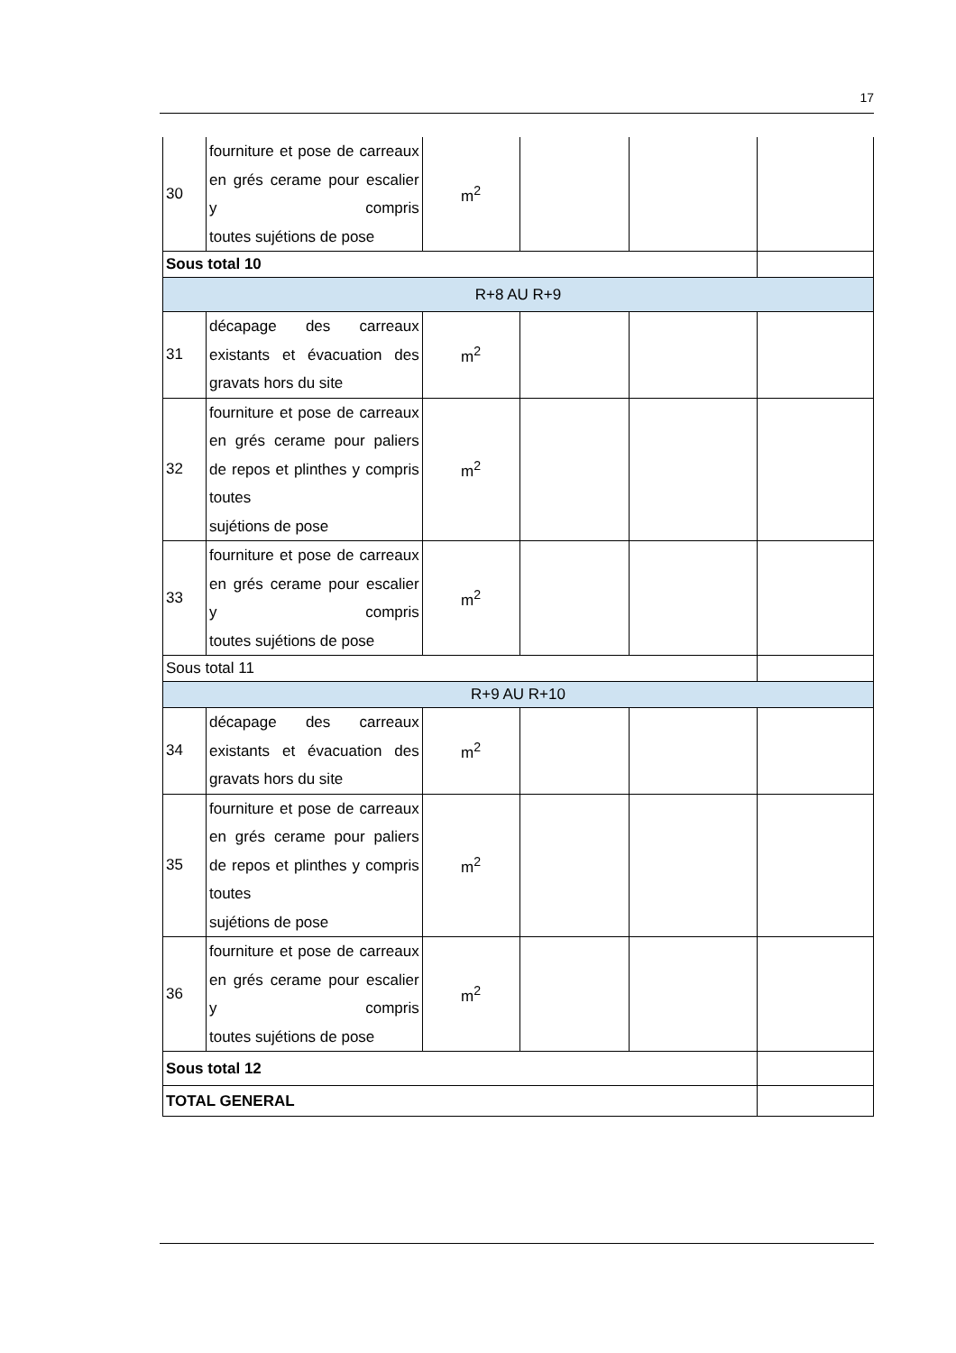17
| 30 | fourniture et pose de carreaux en grés cerame pour escalier y compris toutes sujétions de pose | m<sup>2</sup> | | | |
| Sous total 10 | | | | | |
| R+8 AU R+9 | | | | | |
| 31 | décapage des carreaux existants et évacuation des gravats hors du site | m<sup>2</sup> | | | |
| 32 | fourniture et pose de carreaux en grés cerame pour paliers de repos et plinthes y compris toutes sujétions de pose | m<sup>2</sup> | | | |
| 33 | fourniture et pose de carreaux en grés cerame pour escalier y compris toutes sujétions de pose | m<sup>2</sup> | | | |
| Sous total 11 | | | | | |
| R+9 AU R+10 | | | | | |
| 34 | décapage des carreaux existants et évacuation des gravats hors du site | m<sup>2</sup> | | | |
| 35 | fourniture et pose de carreaux en grés cerame pour paliers de repos et plinthes y compris toutes sujétions de pose | m<sup>2</sup> | | | |
| 36 | fourniture et pose de carreaux en grés cerame pour escalier y compris toutes sujétions de pose | m<sup>2</sup> | | | |
| Sous total 12 | | | | | |
| TOTAL GENERAL | | | | | |